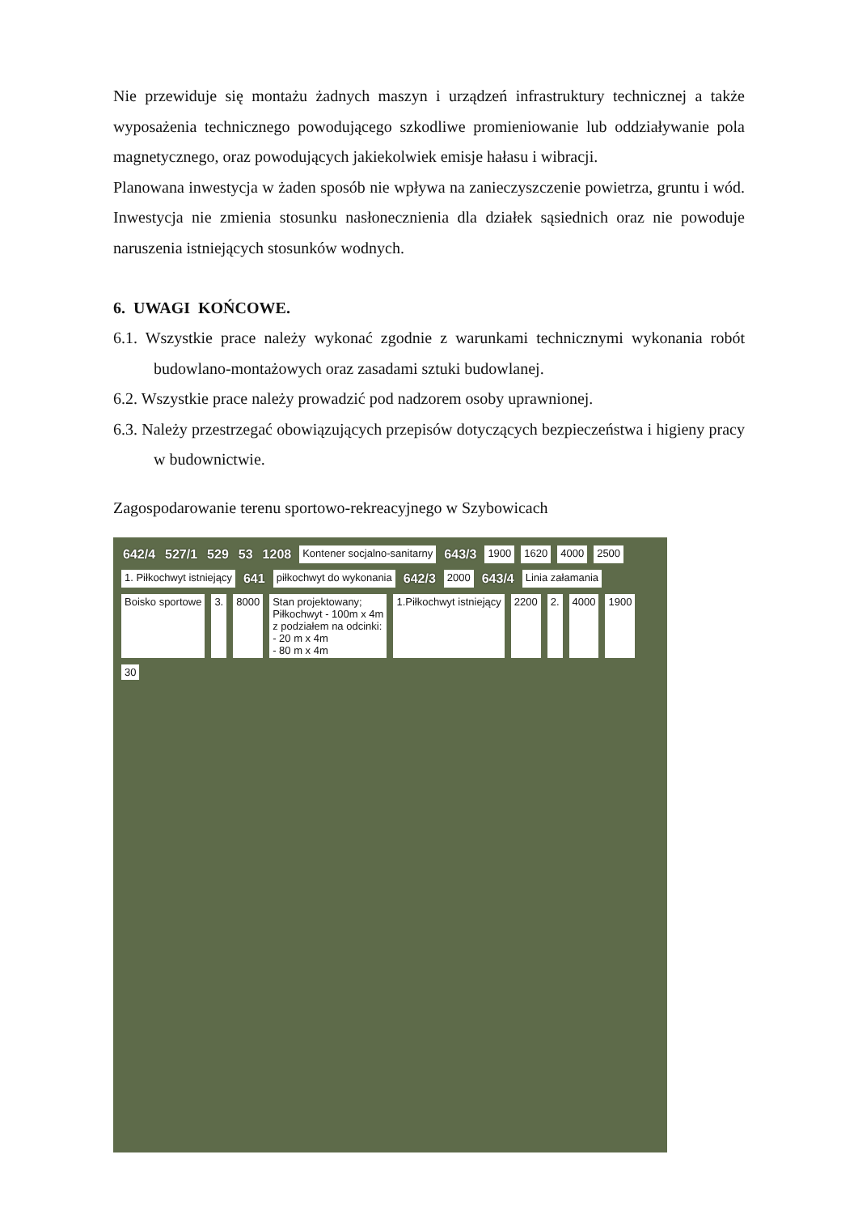Nie przewiduje się montażu żadnych maszyn i urządzeń infrastruktury technicznej a także wyposażenia technicznego powodującego szkodliwe promieniowanie lub oddziaływanie pola magnetycznego, oraz powodujących jakiekolwiek emisje hałasu i wibracji.
Planowana inwestycja w żaden sposób nie wpływa na zanieczyszczenie powietrza, gruntu i wód. Inwestycja nie zmienia stosunku nasłonecznienia dla działek sąsiednich oraz nie powoduje naruszenia istniejących stosunków wodnych.
6. UWAGI KOŃCOWE.
6.1. Wszystkie prace należy wykonać zgodnie z warunkami technicznymi wykonania robót budowlano-montażowych oraz zasadami sztuki budowlanej.
6.2. Wszystkie prace należy prowadzić pod nadzorem osoby uprawnionej.
6.3. Należy przestrzegać obowiązujących przepisów dotyczących bezpieczeństwa i higieny pracy w budownictwie.
Zagospodarowanie terenu sportowo-rekreacyjnego w Szybowicach
642/4 527/1 529 53 1208 Kontener socjalno-sanitarny 643/3 1900 1620 4000 2500 1. Piłkochwyt istniejący 641 piłkochwyt do wykonania 642/3 2000 643/4 Linia załamania Boisko sportowe 3. 8000 Stan projektowany;
Piłkochwyt - 100m x 4m
z podziałem na odcinki:
- 20 m x 4m
- 80 m x 4m 1.Piłkochwyt istniejący 2200 2. 4000 1900 30